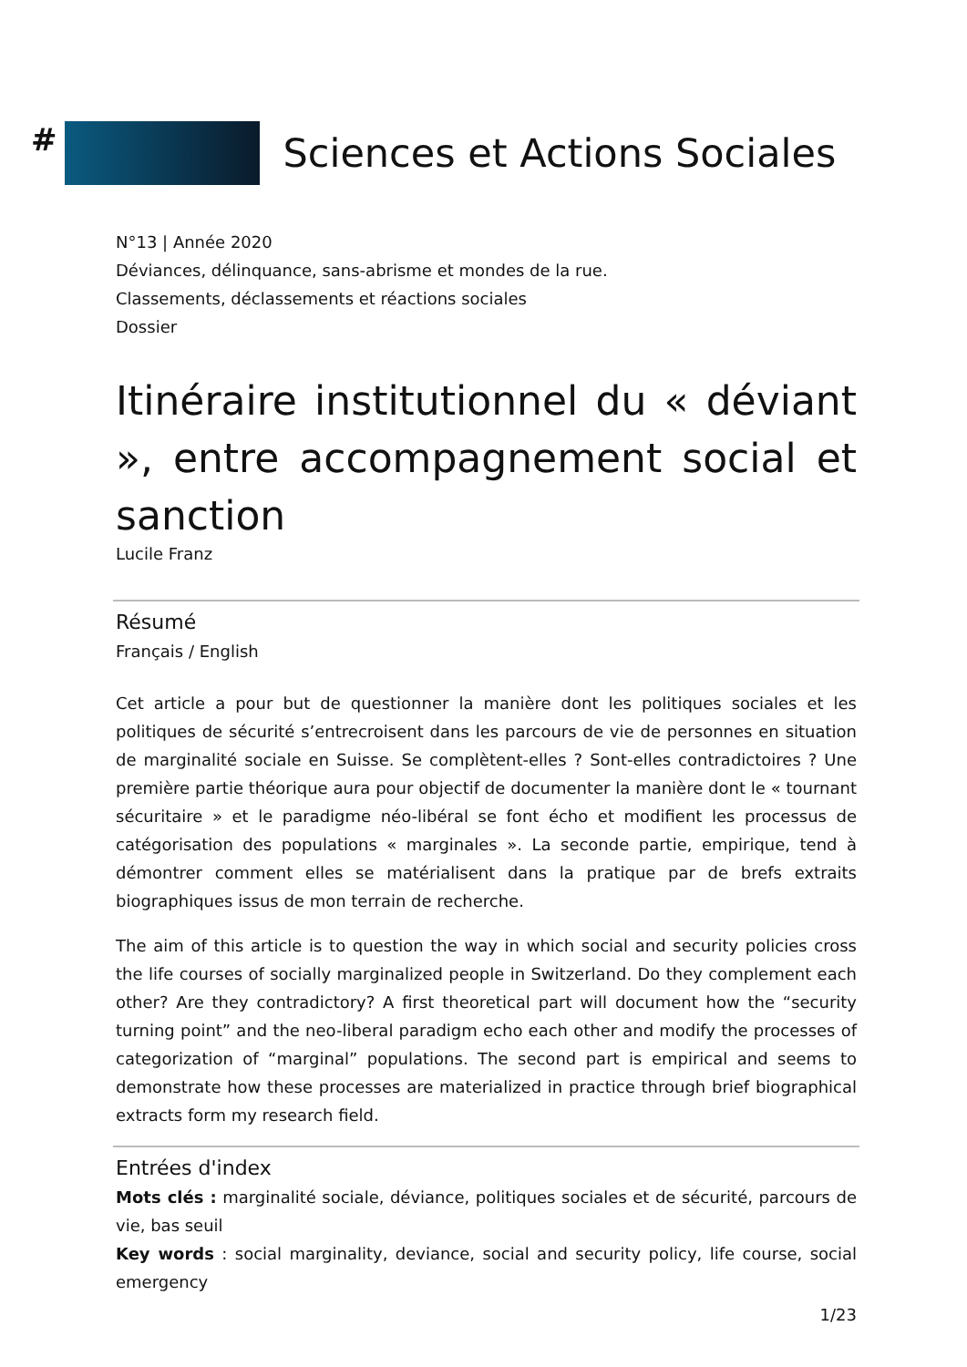#
Sciences et Actions Sociales
N°13 | Année 2020
Déviances, délinquance, sans-abrisme et mondes de la rue.
Classements, déclassements et réactions sociales
Dossier
Itinéraire institutionnel du « déviant », entre accompagnement social et sanction
Lucile Franz
Résumé
Français / English
Cet article a pour but de questionner la manière dont les politiques sociales et les politiques de sécurité s’entrecroisent dans les parcours de vie de personnes en situation de marginalité sociale en Suisse. Se complètent-elles ? Sont-elles contradictoires ? Une première partie théorique aura pour objectif de documenter la manière dont le « tournant sécuritaire » et le paradigme néo-libéral se font écho et modifient les processus de catégorisation des populations « marginales ». La seconde partie, empirique, tend à démontrer comment elles se matérialisent dans la pratique par de brefs extraits biographiques issus de mon terrain de recherche.
The aim of this article is to question the way in which social and security policies cross the life courses of socially marginalized people in Switzerland. Do they complement each other? Are they contradictory? A first theoretical part will document how the “security turning point” and the neo-liberal paradigm echo each other and modify the processes of categorization of “marginal” populations. The second part is empirical and seems to demonstrate how these processes are materialized in practice through brief biographical extracts form my research field.
Entrées d'index
Mots clés : marginalité sociale, déviance, politiques sociales et de sécurité, parcours de vie, bas seuil
Key words : social marginality, deviance, social and security policy, life course, social emergency
1/23